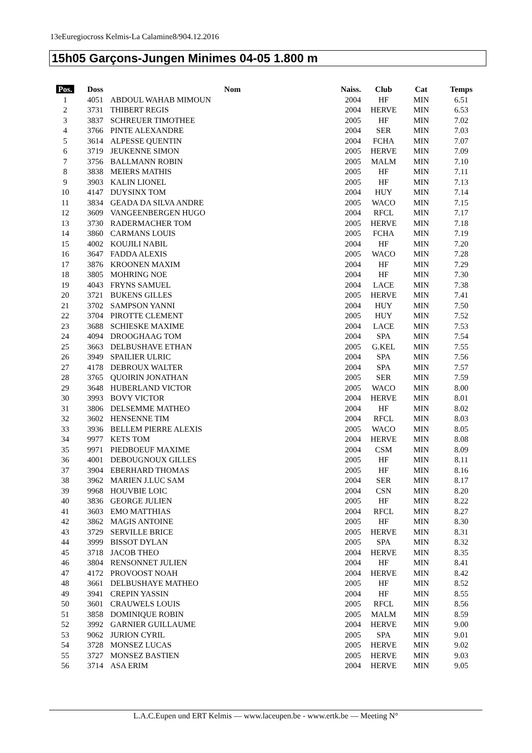13eEuregiocross Kelmis-La Calamine8/904.12.2016
15h05 Garçons-Jungen Minimes 04-05 1.800 m
| Pos. | Doss | Nom | Naiss. | Club | Cat | Temps |
| --- | --- | --- | --- | --- | --- | --- |
| 1 | 4051 | ABDOUL WAHAB MIMOUN | 2004 | HF | MIN | 6.51 |
| 2 | 3731 | THIBERT REGIS | 2004 | HERVE | MIN | 6.53 |
| 3 | 3837 | SCHREUER TIMOTHEE | 2005 | HF | MIN | 7.02 |
| 4 | 3766 | PINTE ALEXANDRE | 2004 | SER | MIN | 7.03 |
| 5 | 3614 | ALPESSE QUENTIN | 2004 | FCHA | MIN | 7.07 |
| 6 | 3719 | JEUKENNE SIMON | 2005 | HERVE | MIN | 7.09 |
| 7 | 3756 | BALLMANN ROBIN | 2005 | MALM | MIN | 7.10 |
| 8 | 3838 | MEIERS MATHIS | 2005 | HF | MIN | 7.11 |
| 9 | 3903 | KALIN LIONEL | 2005 | HF | MIN | 7.13 |
| 10 | 4147 | DUYSINX TOM | 2004 | HUY | MIN | 7.14 |
| 11 | 3834 | GEADA DA SILVA ANDRE | 2005 | WACO | MIN | 7.15 |
| 12 | 3609 | VANGEENBERGEN HUGO | 2004 | RFCL | MIN | 7.17 |
| 13 | 3730 | RADERMACHER TOM | 2005 | HERVE | MIN | 7.18 |
| 14 | 3860 | CARMANS LOUIS | 2005 | FCHA | MIN | 7.19 |
| 15 | 4002 | KOUJILI NABIL | 2004 | HF | MIN | 7.20 |
| 16 | 3647 | FADDA ALEXIS | 2005 | WACO | MIN | 7.28 |
| 17 | 3876 | KROONEN MAXIM | 2004 | HF | MIN | 7.29 |
| 18 | 3805 | MOHRING NOE | 2004 | HF | MIN | 7.30 |
| 19 | 4043 | FRYNS SAMUEL | 2004 | LACE | MIN | 7.38 |
| 20 | 3721 | BUKENS GILLES | 2005 | HERVE | MIN | 7.41 |
| 21 | 3702 | SAMPSON YANNI | 2004 | HUY | MIN | 7.50 |
| 22 | 3704 | PIROTTE CLEMENT | 2005 | HUY | MIN | 7.52 |
| 23 | 3688 | SCHIESKE MAXIME | 2004 | LACE | MIN | 7.53 |
| 24 | 4094 | DROOGHAAG TOM | 2004 | SPA | MIN | 7.54 |
| 25 | 3663 | DELBUSHAVE ETHAN | 2005 | G.KEL | MIN | 7.55 |
| 26 | 3949 | SPAILIER ULRIC | 2004 | SPA | MIN | 7.56 |
| 27 | 4178 | DEBROUX WALTER | 2004 | SPA | MIN | 7.57 |
| 28 | 3765 | QUOIRIN JONATHAN | 2005 | SER | MIN | 7.59 |
| 29 | 3648 | HUBERLAND VICTOR | 2005 | WACO | MIN | 8.00 |
| 30 | 3993 | BOVY VICTOR | 2004 | HERVE | MIN | 8.01 |
| 31 | 3806 | DELSEMME MATHEO | 2004 | HF | MIN | 8.02 |
| 32 | 3602 | HENSENNE TIM | 2004 | RFCL | MIN | 8.03 |
| 33 | 3936 | BELLEM PIERRE ALEXIS | 2005 | WACO | MIN | 8.05 |
| 34 | 9977 | KETS TOM | 2004 | HERVE | MIN | 8.08 |
| 35 | 9971 | PIEDBOEUF MAXIME | 2004 | CSM | MIN | 8.09 |
| 36 | 4001 | DEBOUGNOUX GILLES | 2005 | HF | MIN | 8.11 |
| 37 | 3904 | EBERHARD THOMAS | 2005 | HF | MIN | 8.16 |
| 38 | 3962 | MARIEN J.LUC SAM | 2004 | SER | MIN | 8.17 |
| 39 | 9968 | HOUVBIE LOIC | 2004 | CSN | MIN | 8.20 |
| 40 | 3836 | GEORGE JULIEN | 2005 | HF | MIN | 8.22 |
| 41 | 3603 | EMO MATTHIAS | 2004 | RFCL | MIN | 8.27 |
| 42 | 3862 | MAGIS ANTOINE | 2005 | HF | MIN | 8.30 |
| 43 | 3729 | SERVILLE BRICE | 2005 | HERVE | MIN | 8.31 |
| 44 | 3999 | BISSOT DYLAN | 2005 | SPA | MIN | 8.32 |
| 45 | 3718 | JACOB THEO | 2004 | HERVE | MIN | 8.35 |
| 46 | 3804 | RENSONNET JULIEN | 2004 | HF | MIN | 8.41 |
| 47 | 4172 | PROVOOST NOAH | 2004 | HERVE | MIN | 8.42 |
| 48 | 3661 | DELBUSHAYE MATHEO | 2005 | HF | MIN | 8.52 |
| 49 | 3941 | CREPIN YASSIN | 2004 | HF | MIN | 8.55 |
| 50 | 3601 | CRAUWELS LOUIS | 2005 | RFCL | MIN | 8.56 |
| 51 | 3858 | DOMINIQUE ROBIN | 2005 | MALM | MIN | 8.59 |
| 52 | 3992 | GARNIER GUILLAUME | 2004 | HERVE | MIN | 9.00 |
| 53 | 9062 | JURION CYRIL | 2005 | SPA | MIN | 9.01 |
| 54 | 3728 | MONSEZ LUCAS | 2005 | HERVE | MIN | 9.02 |
| 55 | 3727 | MONSEZ BASTIEN | 2005 | HERVE | MIN | 9.03 |
| 56 | 3714 | ASA ERIM | 2004 | HERVE | MIN | 9.05 |
L.A.C.Eupen und ERT Kelmis — www.laceupen.be - www.ertk.be — Meeting N°